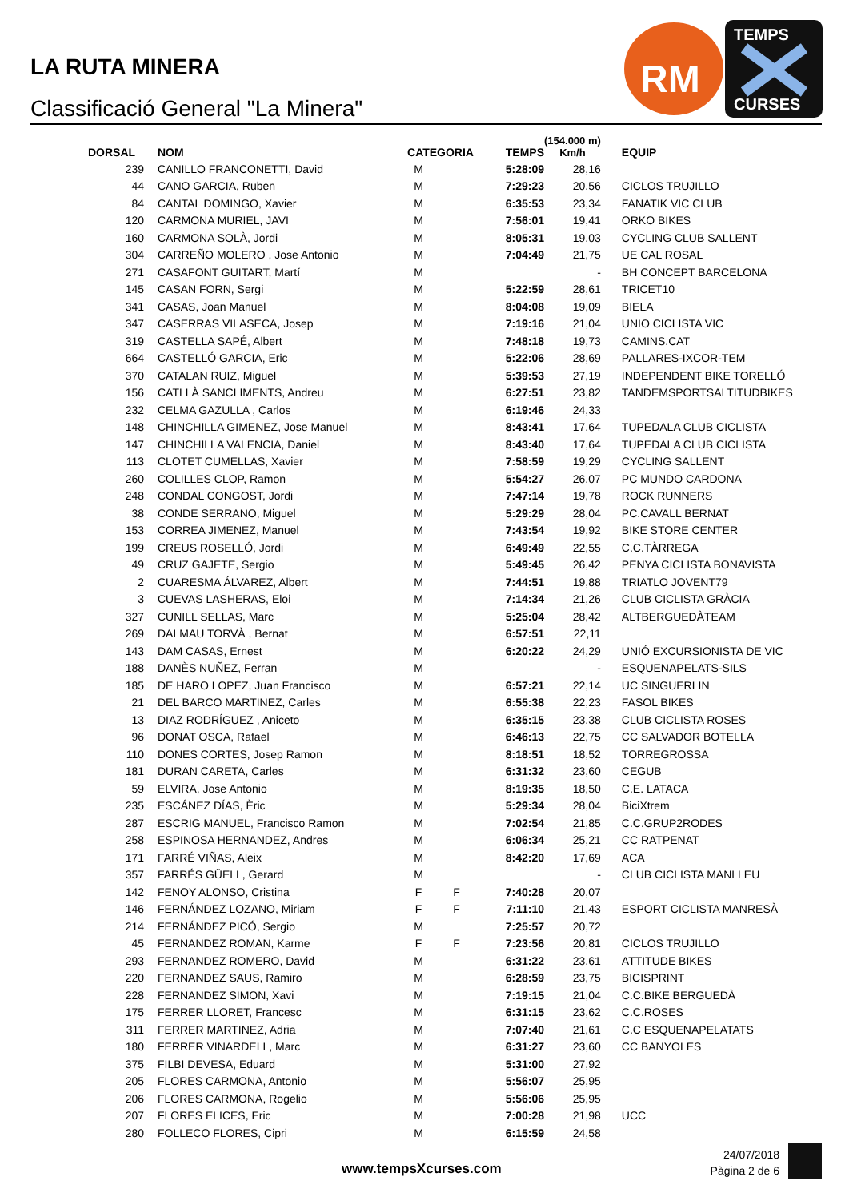LA RUTA MINERA
Classificació General "La Minera"
RM
TEMPS
CURSES
| DORSAL | NOM | CATEGORIA | | TEMPS | (154.000 m) Km/h | EQUIP |
| --- | --- | --- | --- | --- | --- | --- |
| 239 | CANILLO FRANCONETTI, David | M | | 5:28:09 | 28,16 | |
| 44 | CANO GARCIA, Ruben | M | | 7:29:23 | 20,56 | CICLOS TRUJILLO |
| 84 | CANTAL DOMINGO, Xavier | M | | 6:35:53 | 23,34 | FANATIK VIC CLUB |
| 120 | CARMONA MURIEL, JAVI | M | | 7:56:01 | 19,41 | ORKO BIKES |
| 160 | CARMONA SOLÀ, Jordi | M | | 8:05:31 | 19,03 | CYCLING CLUB SALLENT |
| 304 | CARREÑO MOLERO , Jose Antonio | M | | 7:04:49 | 21,75 | UE CAL ROSAL |
| 271 | CASAFONT GUITART, Martí | M | | | - | BH CONCEPT BARCELONA |
| 145 | CASAN FORN, Sergi | M | | 5:22:59 | 28,61 | TRICET10 |
| 341 | CASAS, Joan Manuel | M | | 8:04:08 | 19,09 | BIELA |
| 347 | CASERRAS VILASECA, Josep | M | | 7:19:16 | 21,04 | UNIO CICLISTA VIC |
| 319 | CASTELLA SAPÉ, Albert | M | | 7:48:18 | 19,73 | CAMINS.CAT |
| 664 | CASTELLÓ GARCIA, Eric | M | | 5:22:06 | 28,69 | PALLARES-IXCOR-TEM |
| 370 | CATALAN RUIZ, Miguel | M | | 5:39:53 | 27,19 | INDEPENDENT BIKE TORELLÓ |
| 156 | CATLLÀ SANCLIMENTS, Andreu | M | | 6:27:51 | 23,82 | TANDEMSPORTSALTITUDBIKES |
| 232 | CELMA GAZULLA , Carlos | M | | 6:19:46 | 24,33 | |
| 148 | CHINCHILLA GIMENEZ, Jose Manuel | M | | 8:43:41 | 17,64 | TUPEDALA CLUB CICLISTA |
| 147 | CHINCHILLA VALENCIA, Daniel | M | | 8:43:40 | 17,64 | TUPEDALA CLUB CICLISTA |
| 113 | CLOTET CUMELLAS, Xavier | M | | 7:58:59 | 19,29 | CYCLING SALLENT |
| 260 | COLILLES CLOP, Ramon | M | | 5:54:27 | 26,07 | PC MUNDO CARDONA |
| 248 | CONDAL CONGOST, Jordi | M | | 7:47:14 | 19,78 | ROCK RUNNERS |
| 38 | CONDE SERRANO, Miguel | M | | 5:29:29 | 28,04 | PC.CAVALL BERNAT |
| 153 | CORREA JIMENEZ, Manuel | M | | 7:43:54 | 19,92 | BIKE STORE CENTER |
| 199 | CREUS ROSELLÓ, Jordi | M | | 6:49:49 | 22,55 | C.C.TÀRREGA |
| 49 | CRUZ GAJETE, Sergio | M | | 5:49:45 | 26,42 | PENYA CICLISTA BONAVISTA |
| 2 | CUARESMA ÁLVAREZ, Albert | M | | 7:44:51 | 19,88 | TRIATLO JOVENT79 |
| 3 | CUEVAS LASHERAS, Eloi | M | | 7:14:34 | 21,26 | CLUB CICLISTA GRÀCIA |
| 327 | CUNILL SELLAS, Marc | M | | 5:25:04 | 28,42 | ALTBERGUEDÀTEAM |
| 269 | DALMAU TORVÀ , Bernat | M | | 6:57:51 | 22,11 | |
| 143 | DAM CASAS, Ernest | M | | 6:20:22 | 24,29 | UNIÓ EXCURSIONISTA DE VIC |
| 188 | DANÈS NUÑEZ, Ferran | M | | | - | ESQUENAPELATS-SILS |
| 185 | DE HARO LOPEZ, Juan Francisco | M | | 6:57:21 | 22,14 | UC SINGUERLIN |
| 21 | DEL BARCO MARTINEZ, Carles | M | | 6:55:38 | 22,23 | FASOL BIKES |
| 13 | DIAZ RODRÍGUEZ , Aniceto | M | | 6:35:15 | 23,38 | CLUB CICLISTA ROSES |
| 96 | DONAT OSCA, Rafael | M | | 6:46:13 | 22,75 | CC SALVADOR BOTELLA |
| 110 | DONES CORTES, Josep Ramon | M | | 8:18:51 | 18,52 | TORREGROSSA |
| 181 | DURAN CARETA, Carles | M | | 6:31:32 | 23,60 | CEGUB |
| 59 | ELVIRA, Jose Antonio | M | | 8:19:35 | 18,50 | C.E. LATACA |
| 235 | ESCÁNEZ DÍAS, Èric | M | | 5:29:34 | 28,04 | BiciXtrem |
| 287 | ESCRIG MANUEL, Francisco Ramon | M | | 7:02:54 | 21,85 | C.C.GRUP2RODES |
| 258 | ESPINOSA HERNANDEZ, Andres | M | | 6:06:34 | 25,21 | CC RATPENAT |
| 171 | FARRÉ VIÑAS, Aleix | M | | 8:42:20 | 17,69 | ACA |
| 357 | FARRÉS GÜELL, Gerard | M | | | - | CLUB CICLISTA MANLLEU |
| 142 | FENOY ALONSO, Cristina | F | F | 7:40:28 | 20,07 | |
| 146 | FERNÁNDEZ LOZANO, Miriam | F | F | 7:11:10 | 21,43 | ESPORT CICLISTA MANRESÀ |
| 214 | FERNÁNDEZ PICÓ, Sergio | M | | 7:25:57 | 20,72 | |
| 45 | FERNANDEZ ROMAN, Karme | F | F | 7:23:56 | 20,81 | CICLOS TRUJILLO |
| 293 | FERNANDEZ ROMERO, David | M | | 6:31:22 | 23,61 | ATTITUDE BIKES |
| 220 | FERNANDEZ SAUS, Ramiro | M | | 6:28:59 | 23,75 | BICISPRINT |
| 228 | FERNANDEZ SIMON, Xavi | M | | 7:19:15 | 21,04 | C.C.BIKE BERGUEDÀ |
| 175 | FERRER LLORET, Francesc | M | | 6:31:15 | 23,62 | C.C.ROSES |
| 311 | FERRER MARTINEZ, Adria | M | | 7:07:40 | 21,61 | C.C ESQUENAPELATATS |
| 180 | FERRER VINARDELL, Marc | M | | 6:31:27 | 23,60 | CC BANYOLES |
| 375 | FILBI DEVESA, Eduard | M | | 5:31:00 | 27,92 | |
| 205 | FLORES CARMONA, Antonio | M | | 5:56:07 | 25,95 | |
| 206 | FLORES CARMONA, Rogelio | M | | 5:56:06 | 25,95 | |
| 207 | FLORES ELICES, Eric | M | | 7:00:28 | 21,98 | UCC |
| 280 | FOLLECO FLORES, Cipri | M | | 6:15:59 | 24,58 | |
www.tempsXcurses.com
24/07/2018
Pàgina 2 de 6